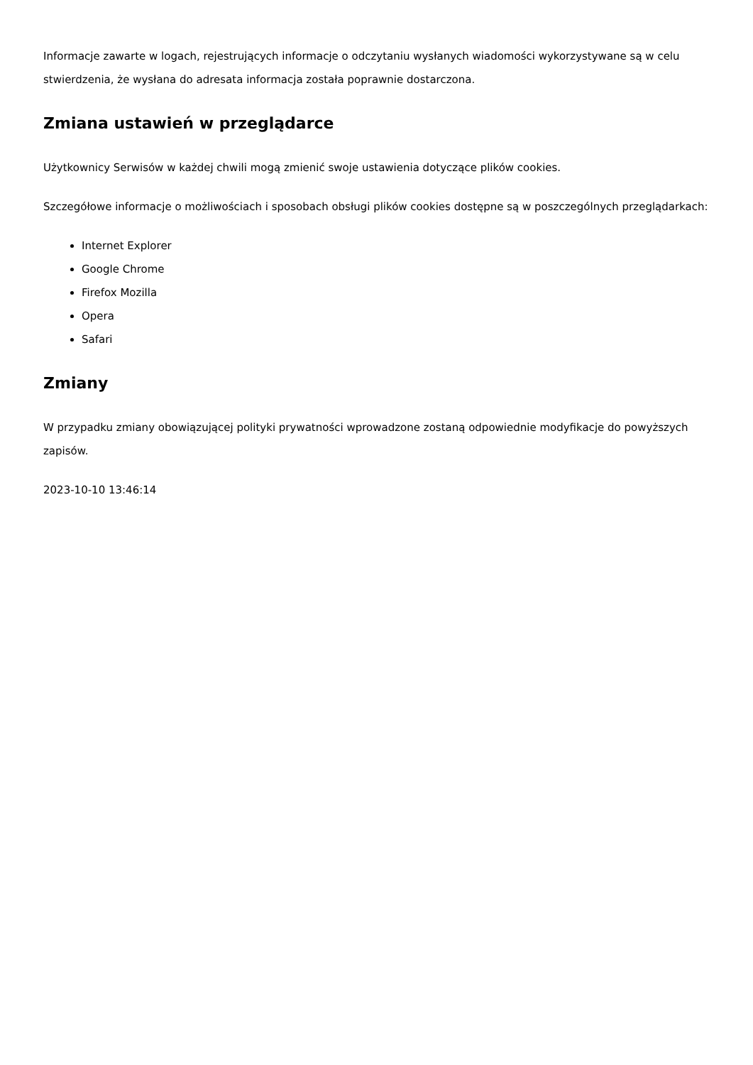Informacje zawarte w logach, rejestrujących informacje o odczytaniu wysłanych wiadomości wykorzystywane są w celu stwierdzenia, że wysłana do adresata informacja została poprawnie dostarczona.
Zmiana ustawień w przeglądarce
Użytkownicy Serwisów w każdej chwili mogą zmienić swoje ustawienia dotyczące plików cookies.
Szczegółowe informacje o możliwościach i sposobach obsługi plików cookies dostępne są w poszczególnych przeglądarkach:
Internet Explorer
Google Chrome
Firefox Mozilla
Opera
Safari
Zmiany
W przypadku zmiany obowiązującej polityki prywatności wprowadzone zostaną odpowiednie modyfikacje do powyższych zapisów.
2023-10-10 13:46:14